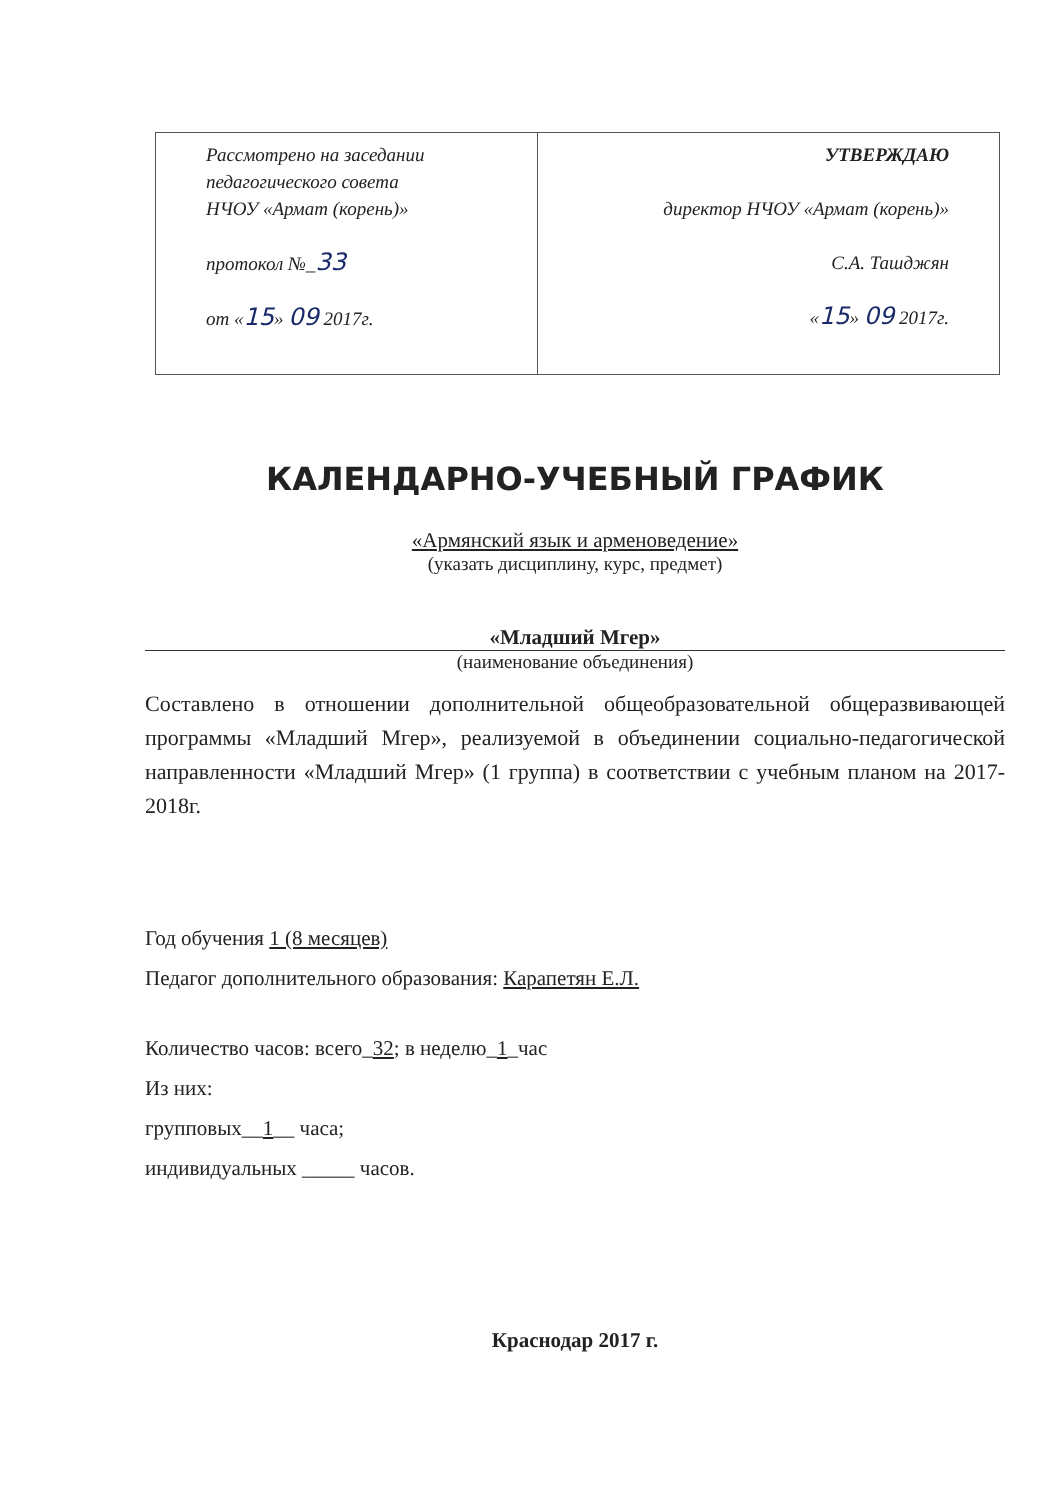| Рассмотрено на заседании педагогического совета НЧОУ «Армат (корень)» протокол №_ 33 от « 15 » 09 2017г. | УТВЕРЖДАЮ директор НЧОУ «Армат (корень)» С.А. Ташджян « 15 » 09 2017г. |
КАЛЕНДАРНО-УЧЕБНЫЙ ГРАФИК
«Армянский язык и арменоведение»
(указать дисциплину, курс, предмет)
«Младший Мгер»
(наименование объединения)
Составлено в отношении дополнительной общеобразовательной общеразвивающей программы «Младший Мгер», реализуемой в объединении социально-педагогической направленности «Младший Мгер» (1 группа) в соответствии с учебным планом на 2017-2018г.
Год обучения 1 (8 месяцев)
Педагог дополнительного образования: Карапетян Е.Л.
Количество часов: всего_32; в неделю_1_час
Из них:
групповых__1__ часа;
индивидуальных _____ часов.
Краснодар 2017 г.